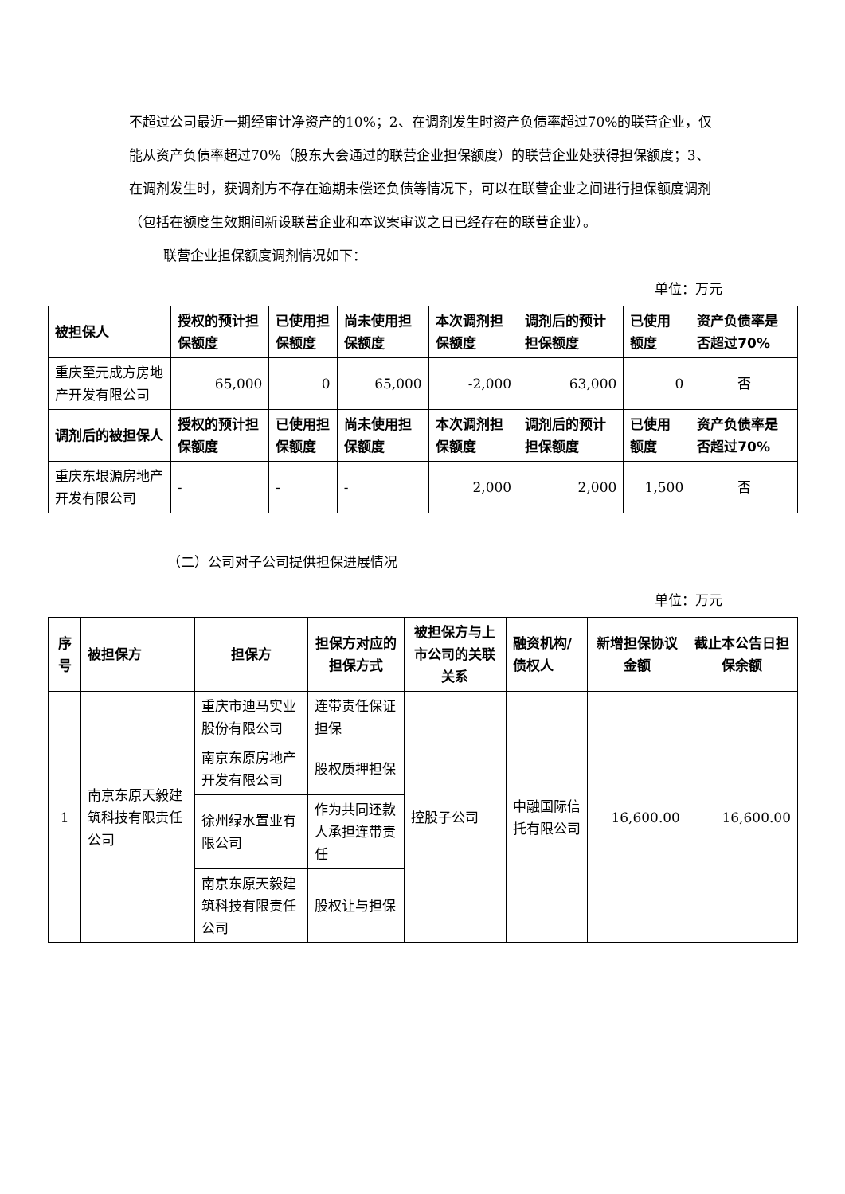不超过公司最近一期经审计净资产的10%；2、在调剂发生时资产负债率超过70%的联营企业，仅能从资产负债率超过70%（股东大会通过的联营企业担保额度）的联营企业处获得担保额度；3、在调剂发生时，获调剂方不存在逾期未偿还负债等情况下，可以在联营企业之间进行担保额度调剂（包括在额度生效期间新设联营企业和本议案审议之日已经存在的联营企业）。
联营企业担保额度调剂情况如下：
单位：万元
| 被担保人 | 授权的预计担保额度 | 已使用担保额度 | 尚未使用担保额度 | 本次调剂担保额度 | 调剂后的预计担保额度 | 已使用额度 | 资产负债率是否超过70% |
| --- | --- | --- | --- | --- | --- | --- | --- |
| 重庆至元成方房地产开发有限公司 | 65,000 | 0 | 65,000 | -2,000 | 63,000 | 0 | 否 |
| 调剂后的被担保人 | 授权的预计担保额度 | 已使用担保额度 | 尚未使用担保额度 | 本次调剂担保额度 | 调剂后的预计担保额度 | 已使用额度 | 资产负债率是否超过70% |
| 重庆东垠源房地产开发有限公司 | - | - | - | 2,000 | 2,000 | 1,500 | 否 |
（二）公司对子公司提供担保进展情况
单位：万元
| 序号 | 被担保方 | 担保方 | 担保方对应的担保方式 | 被担保方与上市公司的关联关系 | 融资机构/债权人 | 新增担保协议金额 | 截止本公告日担保余额 |
| --- | --- | --- | --- | --- | --- | --- | --- |
| 1 | 南京东原天毅建筑科技有限责任公司 | 重庆市迪马实业股份有限公司 | 连带责任保证担保 | 控股子公司 | 中融国际信托有限公司 | 16,600.00 | 16,600.00 |
| | | 南京东原房地产开发有限公司 | 股权质押担保 | | | | |
| | | 徐州绿水置业有限公司 | 作为共同还款人承担连带责任 | | | | |
| | | 南京东原天毅建筑科技有限责任公司 | 股权让与担保 | | | | |